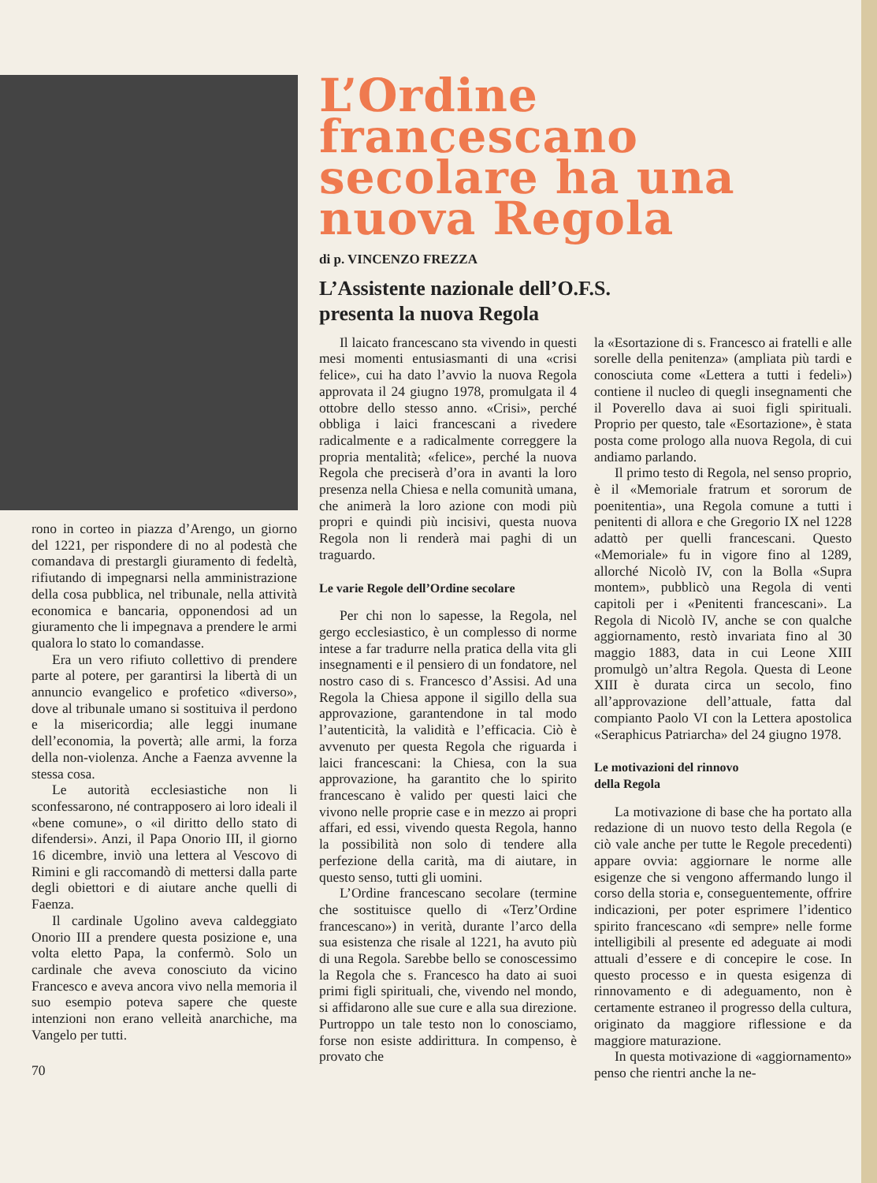L’Ordine francescano secolare ha una nuova Regola
di p. VINCENZO FREZZA
L’Assistente nazionale dell’O.F.S.
presenta la nuova Regola
Il laicato francescano sta vivendo in questi mesi momenti entusiasmanti di una «crisi felice», cui ha dato l’avvio la nuova Regola approvata il 24 giugno 1978, promulgata il 4 ottobre dello stesso anno. «Crisi», perché obbliga i laici francescani a rivedere radicalmente e a radicalmente correggere la propria mentalità; «felice», perché la nuova Regola che preciserà d’ora in avanti la loro presenza nella Chiesa e nella comunità umana, che animerà la loro azione con modi più propri e quindi più incisivi, questa nuova Regola non li renderà mai paghi di un traguardo.
Le varie Regole dell’Ordine secolare
Per chi non lo sapesse, la Regola, nel gergo ecclesiastico, è un complesso di norme intese a far tradurre nella pratica della vita gli insegnamenti e il pensiero di un fondatore, nel nostro caso di s. Francesco d’Assisi. Ad una Regola la Chiesa appone il sigillo della sua approvazione, garantendone in tal modo l’autenticità, la validità e l’efficacia. Ciò è avvenuto per questa Regola che riguarda i laici francescani: la Chiesa, con la sua approvazione, ha garantito che lo spirito francescano è valido per questi laici che vivono nelle proprie case e in mezzo ai propri affari, ed essi, vivendo questa Regola, hanno la possibilità non solo di tendere alla perfezione della carità, ma di aiutare, in questo senso, tutti gli uomini.
L’Ordine francescano secolare (termine che sostituisce quello di «Terz’Ordine francescano») in verità, durante l’arco della sua esistenza che risale al 1221, ha avuto più di una Regola. Sarebbe bello se conoscessimo la Regola che s. Francesco ha dato ai suoi primi figli spirituali, che, vivendo nel mondo, si affidarono alle sue cure e alla sua direzione. Purtroppo un tale testo non lo conosciamo, forse non esiste addirittura. In compenso, è provato che
la «Esortazione di s. Francesco ai fratelli e alle sorelle della penitenza» (ampliata più tardi e conosciuta come «Lettera a tutti i fedeli») contiene il nucleo di quegli insegnamenti che il Poverello dava ai suoi figli spirituali. Proprio per questo, tale «Esortazione», è stata posta come prologo alla nuova Regola, di cui andiamo parlando.
Il primo testo di Regola, nel senso proprio, è il «Memoriale fratrum et sororum de poenitentia», una Regola comune a tutti i penitenti di allora e che Gregorio IX nel 1228 adattò per quelli francescani. Questo «Memoriale» fu in vigore fino al 1289, allorché Nicolò IV, con la Bolla «Supra montem», pubblicò una Regola di venti capitoli per i «Penitenti francescani». La Regola di Nicolò IV, anche se con qualche aggiornamento, restò invariata fino al 30 maggio 1883, data in cui Leone XIII promulgò un’altra Regola. Questa di Leone XIII è durata circa un secolo, fino all’approvazione dell’attuale, fatta dal compianto Paolo VI con la Lettera apostolica «Seraphicus Patriarcha» del 24 giugno 1978.
Le motivazioni del rinnovo
della Regola
La motivazione di base che ha portato alla redazione di un nuovo testo della Regola (e ciò vale anche per tutte le Regole precedenti) appare ovvia: aggiornare le norme alle esigenze che si vengono affermando lungo il corso della storia e, conseguentemente, offrire indicazioni, per poter esprimere l’identico spirito francescano «di sempre» nelle forme intelligibili al presente ed adeguate ai modi attuali d’essere e di concepire le cose. In questo processo e in questa esigenza di rinnovamento e di adeguamento, non è certamente estraneo il progresso della cultura, originato da maggiore riflessione e da maggiore maturazione.
In questa motivazione di «aggiornamento» penso che rientri anche la ne-
rono in corteo in piazza d’Arengo, un giorno del 1221, per rispondere di no al podestà che comandava di prestargli giuramento di fedeltà, rifiutando di impegnarsi nella amministrazione della cosa pubblica, nel tribunale, nella attività economica e bancaria, opponendosi ad un giuramento che li impegnava a prendere le armi qualora lo stato lo comandasse.
Era un vero rifiuto collettivo di prendere parte al potere, per garantirsi la libertà di un annuncio evangelico e profetico «diverso», dove al tribunale umano si sostituiva il perdono e la misericordia; alle leggi inumane dell’economia, la povertà; alle armi, la forza della non-violenza. Anche a Faenza avvenne la stessa cosa.
Le autorità ecclesiastiche non li sconfessarono, né contrapposero ai loro ideali il «bene comune», o «il diritto dello stato di difendersi». Anzi, il Papa Onorio III, il giorno 16 dicembre, inviò una lettera al Vescovo di Rimini e gli raccomandò di mettersi dalla parte degli obiettori e di aiutare anche quelli di Faenza.
Il cardinale Ugolino aveva caldeggiato Onorio III a prendere questa posizione e, una volta eletto Papa, la confermò. Solo un cardinale che aveva conosciuto da vicino Francesco e aveva ancora vivo nella memoria il suo esempio poteva sapere che queste intenzioni non erano velleità anarchiche, ma Vangelo per tutti.
70